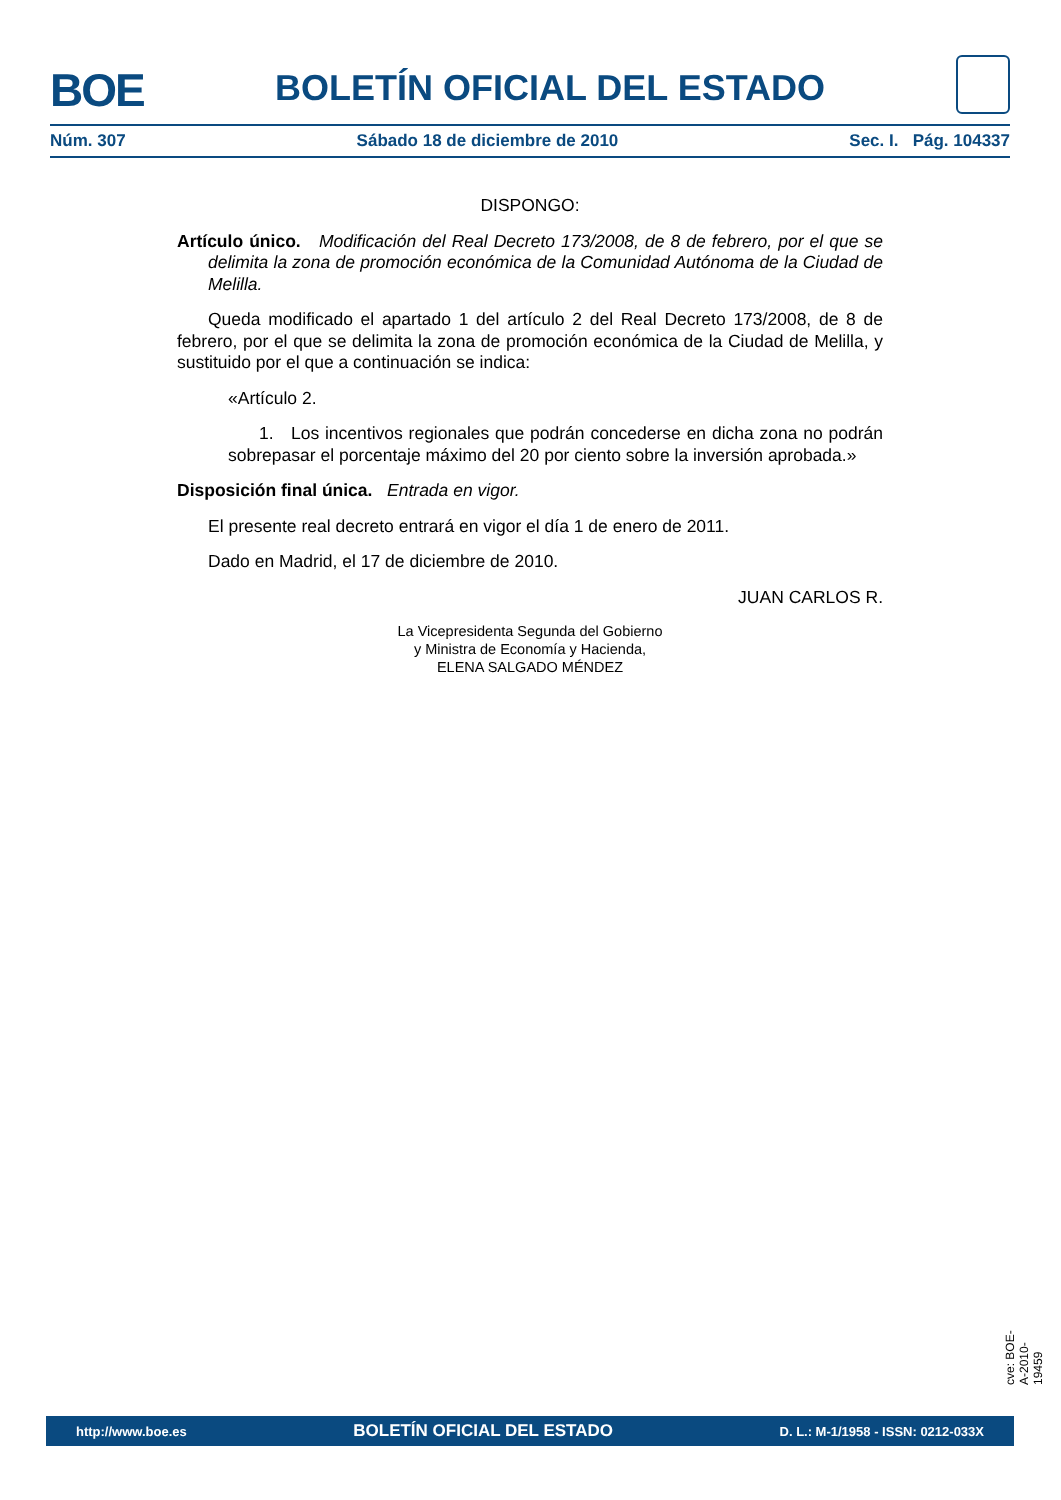BOE BOLETÍN OFICIAL DEL ESTADO
Núm. 307 Sábado 18 de diciembre de 2010 Sec. I. Pág. 104337
DISPONGO:
Artículo único. Modificación del Real Decreto 173/2008, de 8 de febrero, por el que se delimita la zona de promoción económica de la Comunidad Autónoma de la Ciudad de Melilla.
Queda modificado el apartado 1 del artículo 2 del Real Decreto 173/2008, de 8 de febrero, por el que se delimita la zona de promoción económica de la Ciudad de Melilla, y sustituido por el que a continuación se indica:
«Artículo 2.
1. Los incentivos regionales que podrán concederse en dicha zona no podrán sobrepasar el porcentaje máximo del 20 por ciento sobre la inversión aprobada.»
Disposición final única. Entrada en vigor.
El presente real decreto entrará en vigor el día 1 de enero de 2011.
Dado en Madrid, el 17 de diciembre de 2010.
JUAN CARLOS R.
La Vicepresidenta Segunda del Gobierno
y Ministra de Economía y Hacienda,
ELENA SALGADO MÉNDEZ
cve: BOE-A-2010-19459
http://www.boe.es BOLETÍN OFICIAL DEL ESTADO D. L.: M-1/1958 - ISSN: 0212-033X